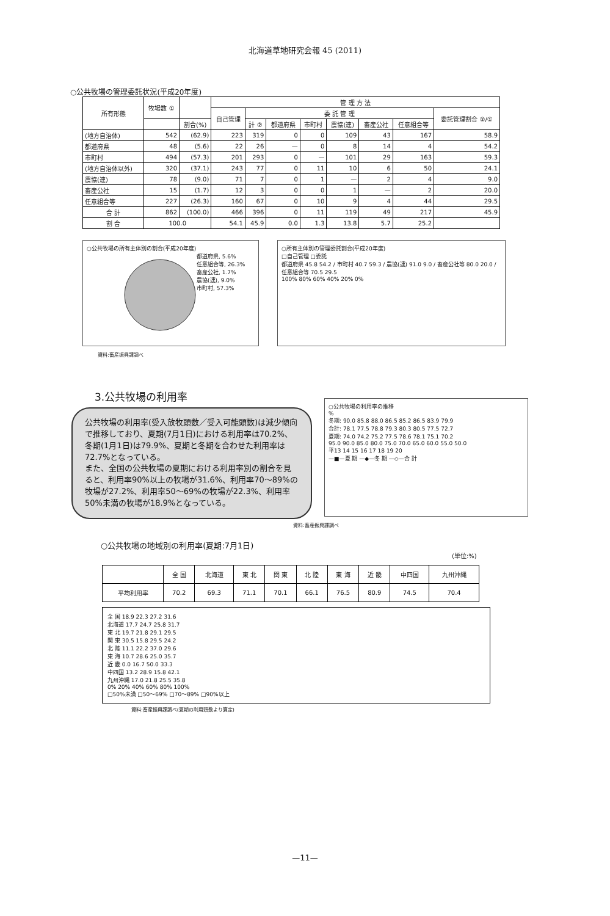北海道草地研究会報 45 (2011)
○公共牧場の管理委託状況(平成20年度)
| 所有形態 | 牧場数 ① | | 管 理 方 法 | | | | | | | |
| --- | --- | --- | --- | --- | --- | --- | --- | --- | --- | --- |
| | | | 自己管理 | 委 託 管 理 | | | | | | 委託管理割合 ②/① |
| | | 割合(%) | | 計 ② | 都道府県 | 市町村 | 農協(連) | 畜産公社 | 任意組合等 | |
| (地方自治体) | 542 | (62.9) | 223 | 319 | 0 | 0 | 109 | 43 | 167 | 58.9 |
| 都道府県 | 48 | (5.6) | 22 | 26 | — | 0 | 8 | 14 | 4 | 54.2 |
| 市町村 | 494 | (57.3) | 201 | 293 | 0 | — | 101 | 29 | 163 | 59.3 |
| (地方自治体以外) | 320 | (37.1) | 243 | 77 | 0 | 11 | 10 | 6 | 50 | 24.1 |
| 農協(連) | 78 | (9.0) | 71 | 7 | 0 | 1 | — | 2 | 4 | 9.0 |
| 畜産公社 | 15 | (1.7) | 12 | 3 | 0 | 0 | 1 | — | 2 | 20.0 |
| 任意組合等 | 227 | (26.3) | 160 | 67 | 0 | 10 | 9 | 4 | 44 | 29.5 |
| 合 計 | 862 | (100.0) | 466 | 396 | 0 | 11 | 119 | 49 | 217 | 45.9 |
| 割 合 | 100.0 | | 54.1 | 45.9 | 0.0 | 1.3 | 13.8 | 5.7 | 25.2 | |
○公共牧場の所有主体別の割合(平成20年度)
都道府県, 5.6%
任意組合等, 26.3%
畜産公社, 1.7%
農協(連), 9.0%
市町村, 57.3%
○所有主体別の管理委託割合(平成20年度)
□自己管理 □委託
都道府県 45.8 54.2 / 市町村 40.7 59.3 / 農協(連) 91.0 9.0 / 畜産公社等 80.0 20.0 / 任意組合等 70.5 29.5
100% 80% 60% 40% 20% 0%
資料:畜産振興課調べ
3.公共牧場の利用率
公共牧場の利用率(受入放牧頭数／受入可能頭数)は減少傾向で推移しており、夏期(7月1日)における利用率は70.2%、冬期(1月1日)は79.9%、夏期と冬期を合わせた利用率は72.7%となっている。
また、全国の公共牧場の夏期における利用率別の割合を見ると、利用率90%以上の牧場が31.6%、利用率70～89%の牧場が27.2%、利用率50～69%の牧場が22.3%、利用率50%未満の牧場が18.9%となっている。
○公共牧場の利用率の推移
%
冬期: 90.0 85.8 88.0 86.5 85.2 86.5 83.9 79.9
合計: 78.1 77.5 78.8 79.3 80.3 80.5 77.5 72.7
夏期: 74.0 74.2 75.2 77.5 78.6 78.1 75.1 70.2
95.0 90.0 85.0 80.0 75.0 70.0 65.0 60.0 55.0 50.0
平13 14 15 16 17 18 19 20
—■—夏 期 —◆—冬 期 —◇—合 計
資料:畜産振興課調べ
○公共牧場の地域別の利用率(夏期:7月1日)
(単位:%)
| | 全 国 | 北海道 | 東 北 | 関 東 | 北 陸 | 東 海 | 近 畿 | 中四国 | 九州沖縄 |
| --- | --- | --- | --- | --- | --- | --- | --- | --- | --- |
| 平均利用率 | 70.2 | 69.3 | 71.1 | 70.1 | 66.1 | 76.5 | 80.9 | 74.5 | 70.4 |
全 国 18.9 22.3 27.2 31.6
北海道 17.7 24.7 25.8 31.7
東 北 19.7 21.8 29.1 29.5
関 東 30.5 15.8 29.5 24.2
北 陸 11.1 22.2 37.0 29.6
東 海 10.7 28.6 25.0 35.7
近 畿 0.0 16.7 50.0 33.3
中四国 13.2 28.9 15.8 42.1
九州沖縄 17.0 21.8 25.5 35.8
0% 20% 40% 60% 80% 100%
□50%未満 □50～69% □70～89% □90%以上
資料:畜産振興課調べ(夏期の利用頭数より算定)
—11—